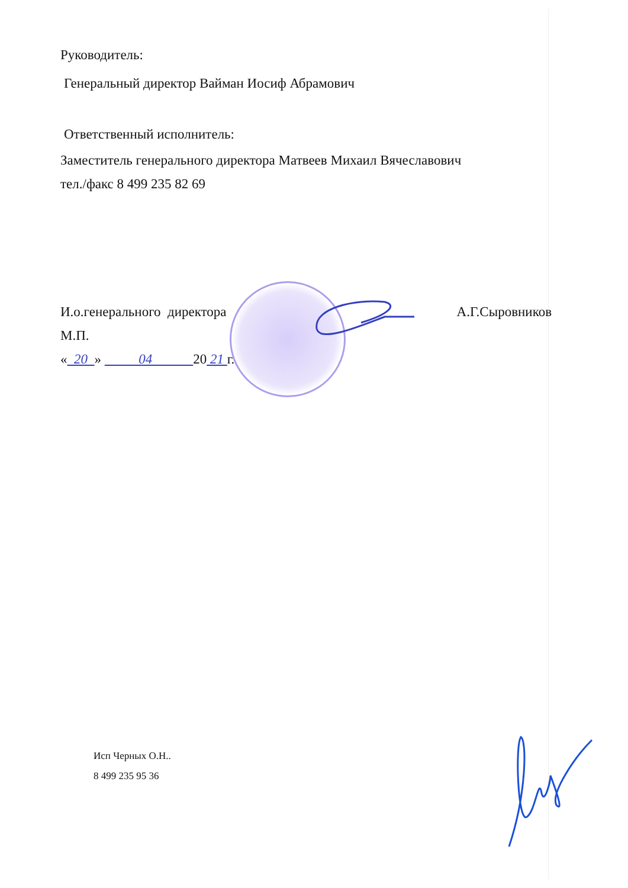Руководитель:
Генеральный директор Вайман Иосиф Абрамович
Ответственный исполнитель:
Заместитель генерального директора Матвеев Михаил Вячеславович
тел./факс 8 499 235 82 69
И.о.генерального директора А.Г.Сыровников
М.П.
« 20 » 04 20 21 г.
Исп Черных О.Н..
8 499 235 95 36